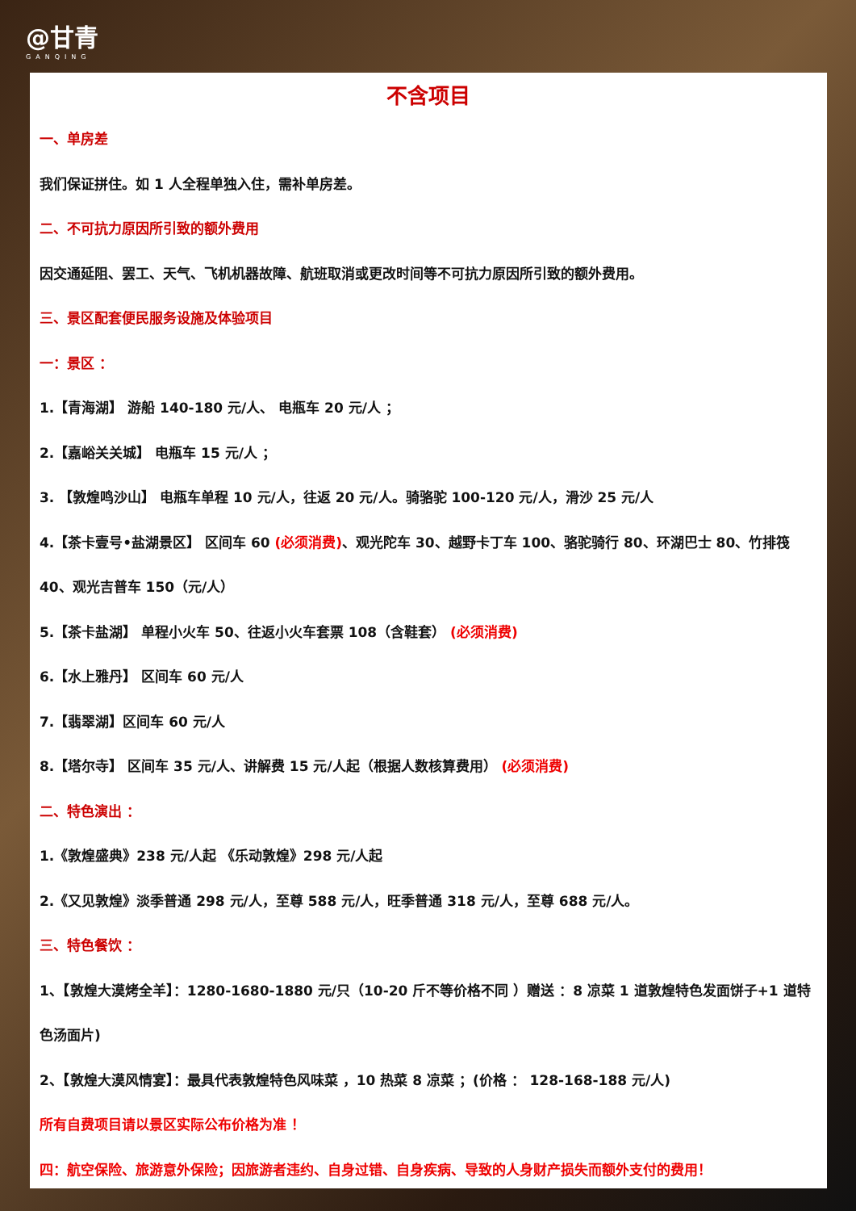@甘青
GANQING
不含项目
一、单房差
我们保证拼住。如 1 人全程单独入住，需补单房差。
二、不可抗力原因所引致的额外费用
因交通延阻、罢工、天气、飞机机器故障、航班取消或更改时间等不可抗力原因所引致的额外费用。
三、景区配套便民服务设施及体验项目
一：景区 ：
1.【青海湖】 游船 140-180 元/人、 电瓶车 20 元/人 ；
2.【嘉峪关关城】 电瓶车 15 元/人 ；
3. 【敦煌鸣沙山】 电瓶车单程 10 元/人，往返 20 元/人。骑骆驼 100-120 元/人，滑沙 25 元/人
4.【茶卡壹号•盐湖景区】 区间车 60 (必须消费)、观光陀车 30、越野卡丁车 100、骆驼骑行 80、环湖巴士 80、竹排筏 40、观光吉普车 150（元/人）
5.【茶卡盐湖】 单程小火车 50、往返小火车套票 108（含鞋套） (必须消费)
6.【水上雅丹】 区间车 60 元/人
7.【翡翠湖】区间车 60 元/人
8.【塔尔寺】 区间车 35 元/人、讲解费 15 元/人起（根据人数核算费用） (必须消费)
二、特色演出 ：
1.《敦煌盛典》238 元/人起 《乐动敦煌》298 元/人起
2.《又见敦煌》淡季普通 298 元/人，至尊 588 元/人，旺季普通 318 元/人，至尊 688 元/人。
三、特色餐饮 ：
1、【敦煌大漠烤全羊】：1280-1680-1880 元/只（10-20 斤不等价格不同 ）赠送 ：8 凉菜 1 道敦煌特色发面饼子+1 道特色汤面片)
2、【敦煌大漠风情宴】：最具代表敦煌特色风味菜 ，10 热菜 8 凉菜 ；(价格 ： 128-168-188 元/人)
所有自费项目请以景区实际公布价格为准 ！
四：航空保险、旅游意外保险；因旅游者违约、自身过错、自身疾病、导致的人身财产损失而额外支付的费用！